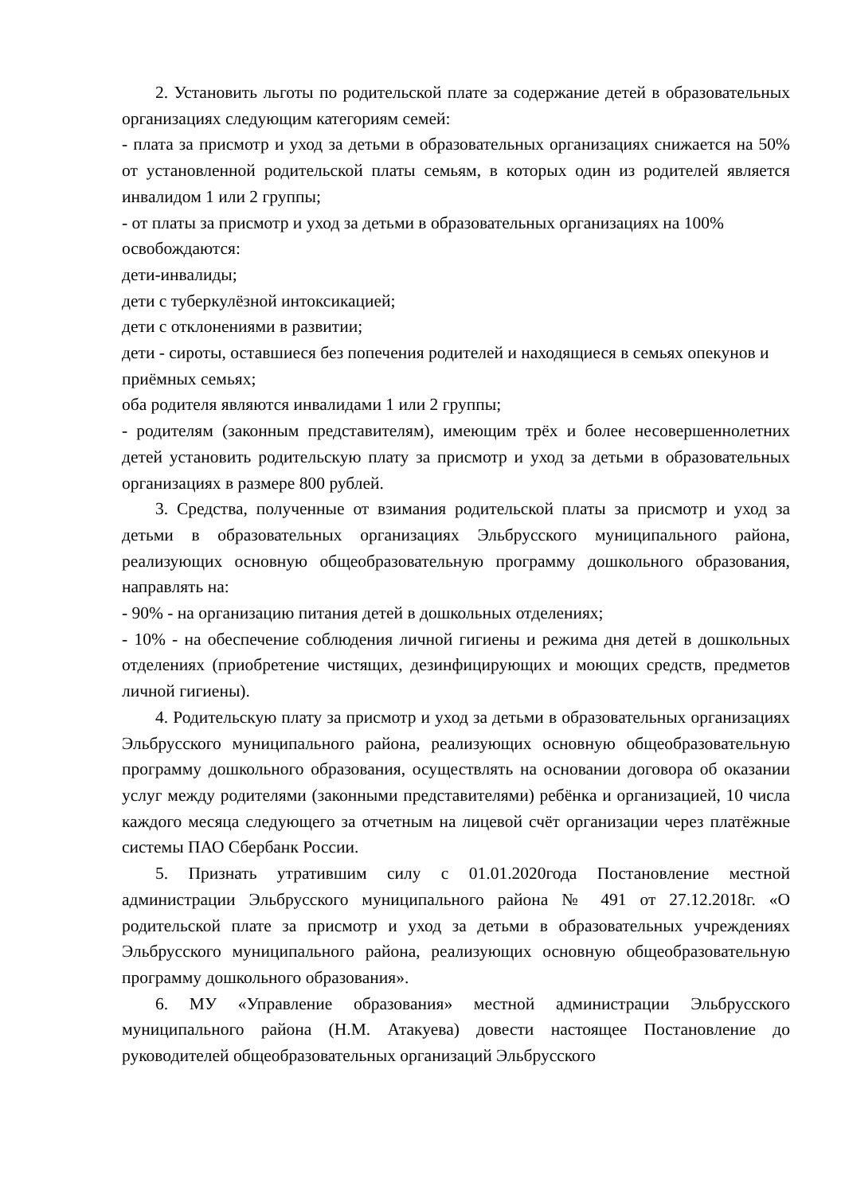2. Установить льготы по родительской плате за содержание детей в образовательных организациях следующим категориям семей:
- плата за присмотр и уход за детьми в образовательных организациях снижается на 50% от установленной родительской платы семьям, в которых один из родителей является инвалидом 1 или 2 группы;
- от платы за присмотр и уход за детьми в образовательных организациях на 100% освобождаются:
дети-инвалиды;
дети с туберкулёзной интоксикацией;
дети с отклонениями в развитии;
дети - сироты, оставшиеся без попечения родителей и находящиеся в семьях опекунов и приёмных семьях;
оба родителя являются инвалидами 1 или 2 группы;
- родителям (законным представителям), имеющим трёх и более несовершеннолетних детей установить родительскую плату за присмотр и уход за детьми в образовательных организациях в размере 800 рублей.
3. Средства, полученные от взимания родительской платы за присмотр и уход за детьми в образовательных организациях Эльбрусского муниципального района, реализующих основную общеобразовательную программу дошкольного образования, направлять на:
- 90% - на организацию питания детей в дошкольных отделениях;
- 10% - на обеспечение соблюдения личной гигиены и режима дня детей в дошкольных отделениях (приобретение чистящих, дезинфицирующих и моющих средств, предметов личной гигиены).
4. Родительскую плату за присмотр и уход за детьми в образовательных организациях Эльбрусского муниципального района, реализующих основную общеобразовательную программу дошкольного образования, осуществлять на основании договора об оказании услуг между родителями (законными представителями) ребёнка и организацией, 10 числа каждого месяца следующего за отчетным на лицевой счёт организации через платёжные системы ПАО Сбербанк России.
5. Признать утратившим силу с 01.01.2020года Постановление местной администрации Эльбрусского муниципального района № 491 от 27.12.2018г. «О родительской плате за присмотр и уход за детьми в образовательных учреждениях Эльбрусского муниципального района, реализующих основную общеобразовательную программу дошкольного образования».
6. МУ «Управление образования» местной администрации Эльбрусского муниципального района (Н.М. Атакуева) довести настоящее Постановление до руководителей общеобразовательных организаций Эльбрусского